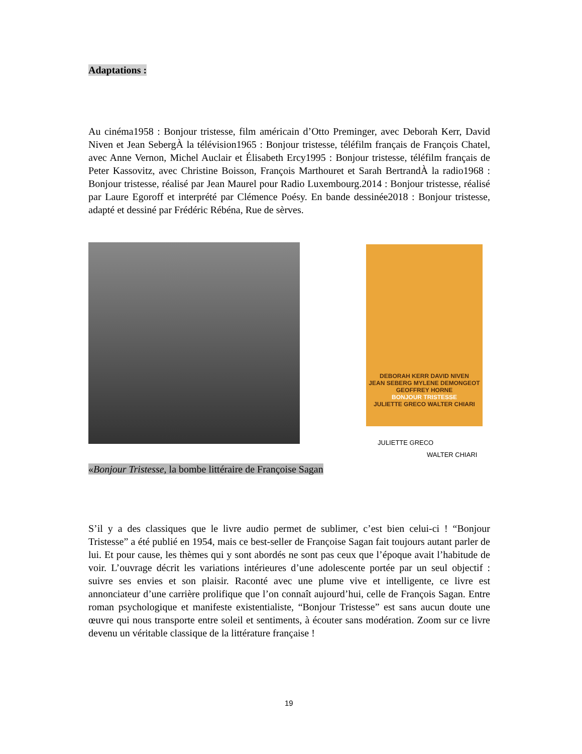Adaptations :
Au cinéma1958 : Bonjour tristesse, film américain d’Otto Preminger, avec Deborah Kerr, David Niven et Jean SebergÀ la télévision1965 : Bonjour tristesse, téléfilm français de François Chatel, avec Anne Vernon, Michel Auclair et Élisabeth Ercy1995 : Bonjour tristesse, téléfilm français de Peter Kassovitz, avec Christine Boisson, François Marthouret et Sarah BertrandÀ la radio1968 : Bonjour tristesse, réalisé par Jean Maurel pour Radio Luxembourg.2014 : Bonjour tristesse, réalisé par Laure Egoroff et interprété par Clémence Poésy. En bande dessinée2018 : Bonjour tristesse, adapté et dessiné par Frédéric Rébéna, Rue de sèrves.
DEBORAH KERR DAVID NIVEN
JEAN SEBERG MYLENE DEMONGEOT
GEOFFREY HORNE
BONJOUR TRISTESSE
JULIETTE GRECO WALTER CHIARI
JULIETTE GRECO
WALTER CHIARI
«Bonjour Tristesse, la bombe littéraire de Françoise Sagan
S’il y a des classiques que le livre audio permet de sublimer, c’est bien celui-ci ! “Bonjour Tristesse” a été publié en 1954, mais ce best-seller de Françoise Sagan fait toujours autant parler de lui. Et pour cause, les thèmes qui y sont abordés ne sont pas ceux que l’époque avait l’habitude de voir. L’ouvrage décrit les variations intérieures d’une adolescente portée par un seul objectif : suivre ses envies et son plaisir. Raconté avec une plume vive et intelligente, ce livre est annonciateur d’une carrière prolifique que l’on connaît aujourd’hui, celle de François Sagan. Entre roman psychologique et manifeste existentialiste, “Bonjour Tristesse” est sans aucun doute une œuvre qui nous transporte entre soleil et sentiments, à écouter sans modération. Zoom sur ce livre devenu un véritable classique de la littérature française !
19